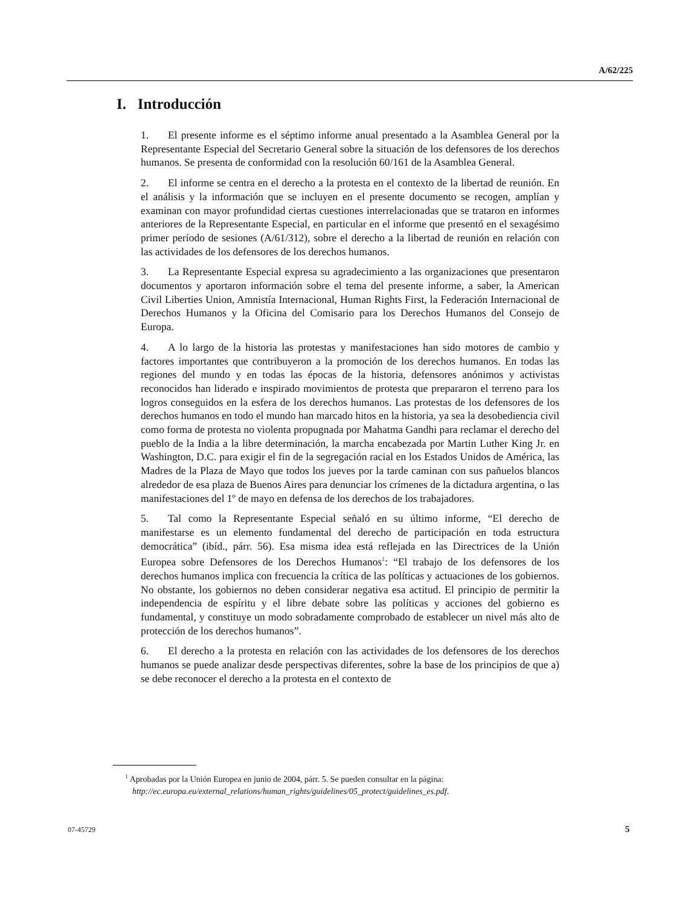A/62/225
I. Introducción
1. El presente informe es el séptimo informe anual presentado a la Asamblea General por la Representante Especial del Secretario General sobre la situación de los defensores de los derechos humanos. Se presenta de conformidad con la resolución 60/161 de la Asamblea General.
2. El informe se centra en el derecho a la protesta en el contexto de la libertad de reunión. En el análisis y la información que se incluyen en el presente documento se recogen, amplían y examinan con mayor profundidad ciertas cuestiones interrelacionadas que se trataron en informes anteriores de la Representante Especial, en particular en el informe que presentó en el sexagésimo primer período de sesiones (A/61/312), sobre el derecho a la libertad de reunión en relación con las actividades de los defensores de los derechos humanos.
3. La Representante Especial expresa su agradecimiento a las organizaciones que presentaron documentos y aportaron información sobre el tema del presente informe, a saber, la American Civil Liberties Union, Amnistía Internacional, Human Rights First, la Federación Internacional de Derechos Humanos y la Oficina del Comisario para los Derechos Humanos del Consejo de Europa.
4. A lo largo de la historia las protestas y manifestaciones han sido motores de cambio y factores importantes que contribuyeron a la promoción de los derechos humanos. En todas las regiones del mundo y en todas las épocas de la historia, defensores anónimos y activistas reconocidos han liderado e inspirado movimientos de protesta que prepararon el terreno para los logros conseguidos en la esfera de los derechos humanos. Las protestas de los defensores de los derechos humanos en todo el mundo han marcado hitos en la historia, ya sea la desobediencia civil como forma de protesta no violenta propugnada por Mahatma Gandhi para reclamar el derecho del pueblo de la India a la libre determinación, la marcha encabezada por Martin Luther King Jr. en Washington, D.C. para exigir el fin de la segregación racial en los Estados Unidos de América, las Madres de la Plaza de Mayo que todos los jueves por la tarde caminan con sus pañuelos blancos alrededor de esa plaza de Buenos Aires para denunciar los crímenes de la dictadura argentina, o las manifestaciones del 1º de mayo en defensa de los derechos de los trabajadores.
5. Tal como la Representante Especial señaló en su último informe, “El derecho de manifestarse es un elemento fundamental del derecho de participación en toda estructura democrática” (ibíd., párr. 56). Esa misma idea está reflejada en las Directrices de la Unión Europea sobre Defensores de los Derechos Humanos<sup>1</sup>: “El trabajo de los defensores de los derechos humanos implica con frecuencia la crítica de las políticas y actuaciones de los gobiernos. No obstante, los gobiernos no deben considerar negativa esa actitud. El principio de permitir la independencia de espíritu y el libre debate sobre las políticas y acciones del gobierno es fundamental, y constituye un modo sobradamente comprobado de establecer un nivel más alto de protección de los derechos humanos”.
6. El derecho a la protesta en relación con las actividades de los defensores de los derechos humanos se puede analizar desde perspectivas diferentes, sobre la base de los principios de que a) se debe reconocer el derecho a la protesta en el contexto de
<sup>1</sup> Aprobadas por la Unión Europea en junio de 2004, párr. 5. Se pueden consultar en la página: http://ec.europa.eu/external_relations/human_rights/guidelines/05_protect/guidelines_es.pdf.
07-45729 5